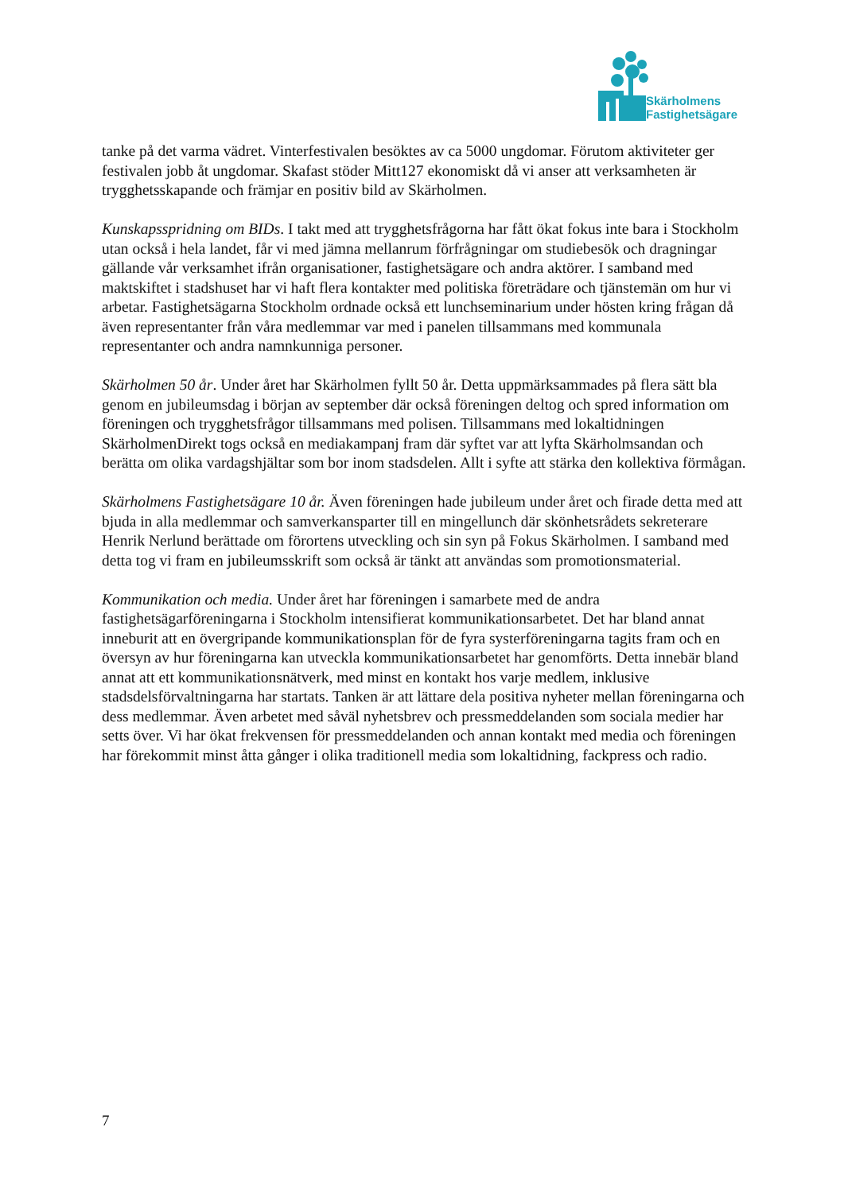Skärholmens
Fastighetsägare
tanke på det varma vädret. Vinterfestivalen besöktes av ca 5000 ungdomar. Förutom aktiviteter ger festivalen jobb åt ungdomar. Skafast stöder Mitt127 ekonomiskt då vi anser att verksamheten är trygghetsskapande och främjar en positiv bild av Skärholmen.
Kunskapsspridning om BIDs. I takt med att trygghetsfrågorna har fått ökat fokus inte bara i Stockholm utan också i hela landet, får vi med jämna mellanrum förfrågningar om studiebesök och dragningar gällande vår verksamhet ifrån organisationer, fastighetsägare och andra aktörer. I samband med maktskiftet i stadshuset har vi haft flera kontakter med politiska företrädare och tjänstemän om hur vi arbetar. Fastighetsägarna Stockholm ordnade också ett lunchseminarium under hösten kring frågan då även representanter från våra medlemmar var med i panelen tillsammans med kommunala representanter och andra namnkunniga personer.
Skärholmen 50 år. Under året har Skärholmen fyllt 50 år. Detta uppmärksammades på flera sätt bla genom en jubileumsdag i början av september där också föreningen deltog och spred information om föreningen och trygghetsfrågor tillsammans med polisen. Tillsammans med lokaltidningen SkärholmenDirekt togs också en mediakampanj fram där syftet var att lyfta Skärholmsandan och berätta om olika vardagshjältar som bor inom stadsdelen. Allt i syfte att stärka den kollektiva förmågan.
Skärholmens Fastighetsägare 10 år. Även föreningen hade jubileum under året och firade detta med att bjuda in alla medlemmar och samverkansparter till en mingellunch där skönhetsrådets sekreterare Henrik Nerlund berättade om förortens utveckling och sin syn på Fokus Skärholmen. I samband med detta tog vi fram en jubileumsskrift som också är tänkt att användas som promotionsmaterial.
Kommunikation och media. Under året har föreningen i samarbete med de andra fastighetsägarföreningarna i Stockholm intensifierat kommunikationsarbetet. Det har bland annat inneburit att en övergripande kommunikationsplan för de fyra systerföreningarna tagits fram och en översyn av hur föreningarna kan utveckla kommunikationsarbetet har genomförts. Detta innebär bland annat att ett kommunikationsnätverk, med minst en kontakt hos varje medlem, inklusive stadsdelsförvaltningarna har startats. Tanken är att lättare dela positiva nyheter mellan föreningarna och dess medlemmar. Även arbetet med såväl nyhetsbrev och pressmeddelanden som sociala medier har setts över. Vi har ökat frekvensen för pressmeddelanden och annan kontakt med media och föreningen har förekommit minst åtta gånger i olika traditionell media som lokaltidning, fackpress och radio.
7